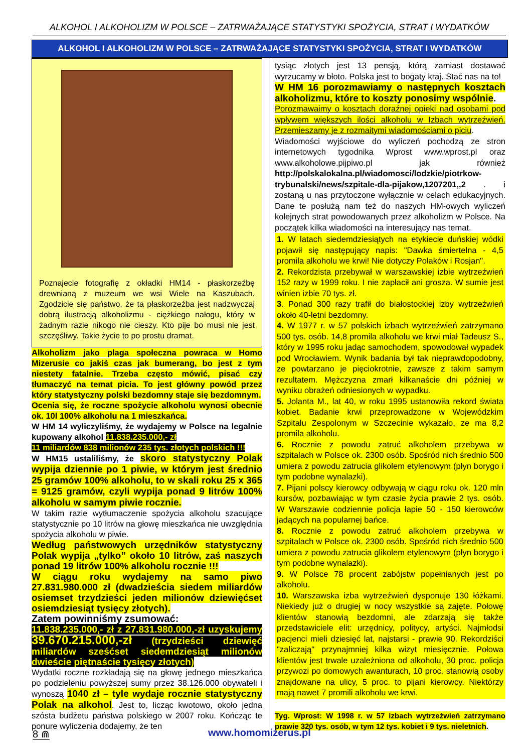ALKOHOL I ALKOHOLIZM W POLSCE – ZATRWAŻAJĄCE STATYSTYKI SPOŻYCIA, STRAT I WYDATKÓW
ALKOHOL I ALKOHOLIZM W POLSCE – ZATRWAŻAJĄCE STATYSTYKI SPOŻYCIA, STRAT I WYDATKÓW
Poznajecie fotografię z okładki HM14 - płaskorzeźbę drewnianą z muzeum we wsi Wiele na Kaszubach. Zgodzicie się państwo, że ta płaskorzeźba jest nadzwyczaj dobrą ilustracją alkoholizmu - ciężkiego nałogu, który w żadnym razie nikogo nie cieszy. Kto pije bo musi nie jest szczęśliwy. Takie życie to po prostu dramat.
Alkoholizm jako plaga społeczna powraca w Homo Mizerusie co jakiś czas jak bumerang, bo jest z tym niestety fatalnie. Trzeba często mówić, pisać czy tłumaczyć na temat picia. To jest główny powód przez który statystyczny polski bezdomny staje się bezdomnym.
Ocenia się, że roczne spożycie alkoholu wynosi obecnie ok. 10l 100% alkoholu na 1 mieszkańca.
W HM 14 wyliczyliśmy, że wydajemy w Polsce na legalnie kupowany alkohol 11.838.235.000,- zł
11 miliardów 838 milionów 235 tys. złotych polskich !!!
W HM15 ustaliliśmy, że skoro statystyczny Polak wypija dziennie po 1 piwie, w którym jest średnio 25 gramów 100% alkoholu, to w skali roku 25 x 365 = 9125 gramów, czyli wypija ponad 9 litrów 100% alkoholu w samym piwie rocznie.
W takim razie wytłumaczenie spożycia alkoholu szacujące statystycznie po 10 litrów na głowę mieszkańca nie uwzględnia spożycia alkoholu w piwie.
Według państwowych urzędników statystyczny Polak wypija „tylko” około 10 litrów, zaś naszych ponad 19 litrów 100% alkoholu rocznie !!!
W ciągu roku wydajemy na samo piwo 27.831.980.000 zł (dwadzieścia siedem miliardów osiemset trzydzieści jeden milionów dziewięćset osiemdziesiąt tysięcy złotych).
Zatem powinniśmy zsumować:
11.838.235.000,- zł z 27.831.980.000,-zł uzyskujemy 39.670.215.000,-zł (trzydzieści dziewięć miliardów sześćset siedemdziesiąt milionów dwieście piętnaście tysięcy złotych)
Wydatki roczne rozkładają się na głowę jednego mieszkańca po podzieleniu powyższej sumy przez 38.126.000 obywateli i wynoszą 1040 zł – tyle wydaje rocznie statystyczny Polak na alkohol. Jest to, licząc kwotowo, około jedna szósta budżetu państwa polskiego w 2007 roku. Kończąc te ponure wyliczenia dodajemy, że ten
tysiąc złotych jest 13 pensją, którą zamiast dostawać wyrzucamy w błoto. Polska jest to bogaty kraj. Stać nas na to!
W HM 16 porozmawiamy o następnych kosztach alkoholizmu, które to koszty ponosimy wspólnie.
Porozmawaimy o kosztach doraźnej opieki nad osobami pod wpływem większych ilości alkoholu w Izbach wytrzeźwień. Przemieszamy je z rozmaitymi wiadomościami o piciu.
Wiadomości wyjściowe do wyliczeń pochodzą ze stron internetowych tygodnika Wprost www.wprost.pl oraz www.alkoholowe.pijpiwo.pl jak również http://polskalokalna.pl/wiadomosci/lodzkie/piotrkow-trybunalski/news/szpitale-dla-pijakow,1207201,,2 . i zostaną u nas przytoczone wyłącznie w celach edukacyjnych. Dane te posłużą nam też do naszych HM-owych wyliczeń kolejnych strat powodowanych przez alkoholizm w Polsce. Na początek kilka wiadomości na interesujący nas temat.
1. W latach siedemdziesiątych na etykiecie duńskiej wódki pojawił się następujący napis: "Dawka śmiertelna - 4,5 promila alkoholu we krwi! Nie dotyczy Polaków i Rosjan".
2. Rekordzista przebywał w warszawskiej izbie wytrzeźwień 152 razy w 1999 roku. I nie zapłacił ani grosza. W sumie jest winien izbie 70 tys. zł.
3. Ponad 300 razy trafił do białostockiej izby wytrzeźwień około 40-letni bezdomny.
4. W 1977 r. w 57 polskich izbach wytrzeźwień zatrzymano 500 tys. osób. 14,8 promila alkoholu we krwi miał Tadeusz S., który w 1995 roku jadąc samochodem, spowodował wypadek pod Wrocławiem. Wynik badania był tak nieprawdopodobny, ze powtarzano je pięciokrotnie, zawsze z takim samym rezultatem. Mężczyzna zmarł kilkanaście dni później w wyniku obrażeń odniesionych w wypadku.
5. Jolanta M., lat 40, w roku 1995 ustanowiła rekord świata kobiet. Badanie krwi przeprowadzone w Wojewódzkim Szpitalu Zespolonym w Szczecinie wykazało, ze ma 8,2 promila alkoholu.
6. Rocznie z powodu zatruć alkoholem przebywa w szpitalach w Polsce ok. 2300 osób. Spośród nich średnio 500 umiera z powodu zatrucia glikolem etylenowym (płyn borygo i tym podobne wynalazki).
7. Pijani polscy kierowcy odbywają w ciągu roku ok. 120 mln kursów, pozbawiając w tym czasie życia prawie 2 tys. osób. W Warszawie codziennie policja łapie 50 - 150 kierowców jadących na popularnej bańce.
8. Rocznie z powodu zatruć alkoholem przebywa w szpitalach w Polsce ok. 2300 osób. Spośród nich średnio 500 umiera z powodu zatrucia glikolem etylenowym (płyn borygo i tym podobne wynalazki).
9. W Polsce 78 procent zabójstw popełnianych jest po alkoholu.
10. Warszawska izba wytrzeźwień dysponuje 130 łóżkami. Niekiedy już o drugiej w nocy wszystkie są zajęte. Połowę klientów stanowią bezdomni, ale zdarzają się także przedstawiciele elit: urzędnicy, politycy, artyści. Najmłodsi pacjenci mieli dziesięć lat, najstarsi - prawie 90. Rekordziści "zaliczają" przynajmniej kilka wizyt miesięcznie. Połowa klientów jest trwale uzależniona od alkoholu, 30 proc. policja przywozi po domowych awanturach, 10 proc. stanowią osoby znajdowane na ulicy, 5 proc. to pijani kierowcy. Niektórzy mają nawet 7 promili alkoholu we krwi.
Tyg. Wprost: W 1998 r. w 57 izbach wytrzeźwień zatrzymano prawie 320 tys. osób, w tym 12 tys. kobiet i 9 tys. nieletnich.
8 ⋒ www.homomizerus.pl